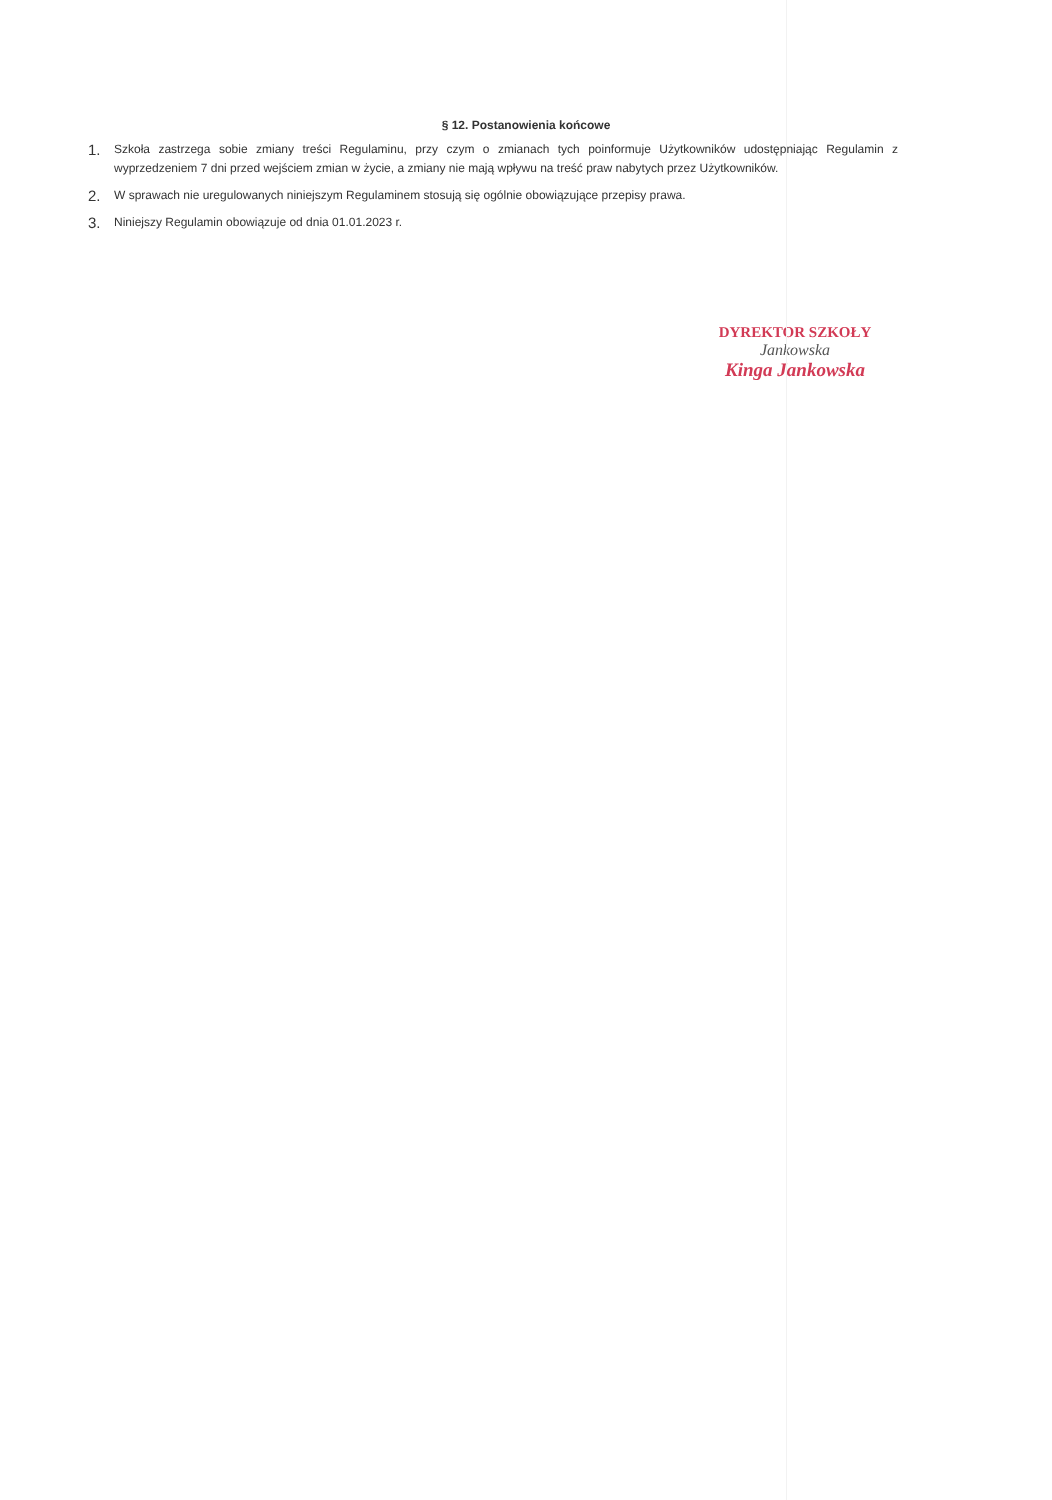§ 12. Postanowienia końcowe
1.
Szkoła zastrzega sobie zmiany treści Regulaminu, przy czym o zmianach tych poinformuje Użytkowników udostępniając Regulamin z wyprzedzeniem 7 dni przed wejściem zmian w życie, a zmiany nie mają wpływu na treść praw nabytych przez Użytkowników.
2.
W sprawach nie uregulowanych niniejszym Regulaminem stosują się ogólnie obowiązujące przepisy prawa.
3.
Niniejszy Regulamin obowiązuje od dnia 01.01.2023 r.
DYREKTOR SZKOŁY
Jankowska
Kinga Jankowska